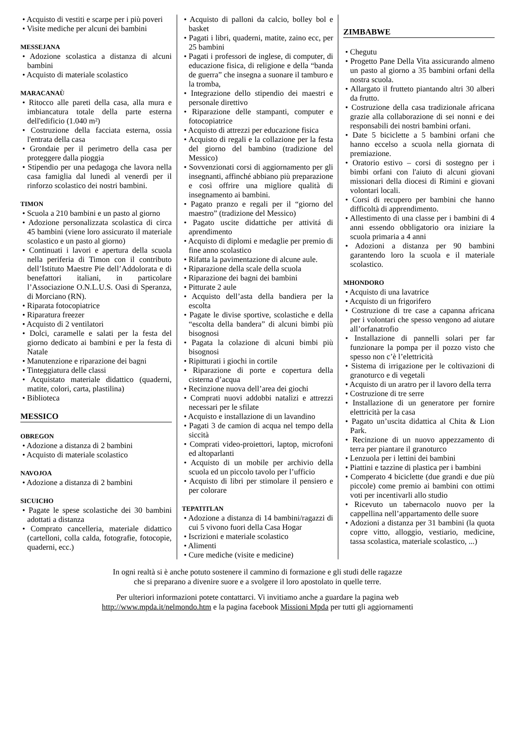• Acquisto di vestiti e scarpe per i più poveri
• Visite mediche per alcuni dei bambini
MESSEJANA
• Adozione scolastica a distanza di alcuni bambini
• Acquisto di materiale scolastico
MARACANAÙ
• Ritocco alle pareti della casa, alla mura e imbiancatura totale della parte esterna dell'edificio (1.040 m²)
• Costruzione della facciata esterna, ossia l'entrata della casa
• Grondaie per il perimetro della casa per proteggere dalla pioggia
• Stipendio per una pedagoga che lavora nella casa famiglia dal lunedì al venerdì per il rinforzo scolastico dei nostri bambini.
TIMON
• Scuola a 210 bambini e un pasto al giorno
• Adozione personalizzata scolastica di circa 45 bambini (viene loro assicurato il materiale scolastico e un pasto al giorno)
• Continuati i lavori e apertura della scuola nella periferia di Timon con il contributo dell’Istituto Maestre Pie dell’Addolorata e di benefattori italiani, in particolare l’Associazione O.N.L.U.S. Oasi di Speranza, di Morciano (RN).
• Riparata fotocopiatrice
• Riparatura freezer
• Acquisto di 2 ventilatori
• Dolci, caramelle e salati per la festa del giorno dedicato ai bambini e per la festa di Natale
• Manutenzione e riparazione dei bagni
• Tinteggiatura delle classi
• Acquistato materiale didattico (quaderni, matite, colori, carta, plastilina)
• Biblioteca
MESSICO
OBREGON
• Adozione a distanza di 2 bambini
• Acquisto di materiale scolastico
NAVOJOA
• Adozione a distanza di 2 bambini
SICUICHO
• Pagate le spese scolastiche dei 30 bambini adottati a distanza
• Comprato cancelleria, materiale didattico (cartelloni, colla calda, fotografie, fotocopie, quaderni, ecc.)
• Acquisto di palloni da calcio, bolley bol e basket
• Pagati i libri, quaderni, matite, zaino ecc, per 25 bambini
• Pagati i professori de inglese, di computer, di educazione fisica, di religione e della “banda de guerra” che insegna a suonare il tamburo e la tromba,
• Integrazione dello stipendio dei maestri e personale direttivo
• Riparazione delle stampanti, computer e fotocopiatrice
• Acquisto di attrezzi per educazione fisica
• Acquisto di regali e la collazione per la festa del giorno del bambino (tradizione del Messico)
• Sovvenzionati corsi di aggiornamento per gli insegnanti, affinché abbiano più preparazione e così offrire una migliore qualità di insegnamento ai bambini.
• Pagato pranzo e regali per il “giorno del maestro” (tradizione del Messico)
• Pagato uscite didattiche per attivitá di aprendimento
• Acquisto di diplomi e medaglie per premio di fine anno scolastico
• Rifatta la pavimentazione di alcune aule.
• Riparazione della scale della scuola
• Riparazione dei bagni dei bambini
• Pitturate 2 aule
• Acquisto dell’asta della bandiera per la escolta
• Pagate le divise sportive, scolastiche e della “escolta della bandera” di alcuni bimbi più bisognosi
• Pagata la colazione di alcuni bimbi più bisognosi
• Ripitturati i giochi in cortile
• Riparazione di porte e copertura della cisterna d’acqua
• Recinzione nuova dell’area dei giochi
• Comprati nuovi addobbi natalizi e attrezzi necessari per le sfilate
• Acquisto e installazione di un lavandino
• Pagati 3 de camion di acqua nel tempo della siccità
• Comprati video-proiettori, laptop, microfoni ed altoparlanti
• Acquisto di un mobile per archivio della scuola ed un piccolo tavolo per l’ufficio
• Acquisto di libri per stimolare il pensiero e per colorare
TEPATITLAN
• Adozione a distanza di 14 bambini/ragazzi di cui 5 vivono fuori della Casa Hogar
• Iscrizioni e materiale scolastico
• Alimenti
• Cure mediche (visite e medicine)
ZIMBABWE
• Chegutu
• Progetto Pane Della Vita assicurando almeno un pasto al giorno a 35 bambini orfani della nostra scuola.
• Allargato il frutteto piantando altri 30 alberi da frutto.
• Costruzione della casa tradizionale africana grazie alla collaborazione di sei nonni e dei responsabili dei nostri bambini orfani.
• Date 5 biciclette a 5 bambini orfani che hanno eccelso a scuola nella giornata di premiazione.
• Oratorio estivo – corsi di sostegno per i bimbi orfani con l'aiuto di alcuni giovani missionari della diocesi di Rimini e giovani volontari locali.
• Corsi di recupero per bambini che hanno difficoltà di apprendimento.
• Allestimento di una classe per i bambini di 4 anni essendo obbligatorio ora iniziare la scuola primaria a 4 anni
• Adozioni a distanza per 90 bambini garantendo loro la scuola e il materiale scolastico.
MHONDORO
• Acquisto di una lavatrice
• Acquisto di un frigorifero
• Costruzione di tre case a capanna africana per i volontari che spesso vengono ad aiutare all’orfanatrofio
• Installazione di pannelli solari per far funzionare la pompa per il pozzo visto che spesso non c’è l’elettricità
• Sistema di irrigazione per le coltivazioni di granoturco e di vegetali
• Acquisto di un aratro per il lavoro della terra
• Costruzione di tre serre
• Installazione di un generatore per fornire elettricità per la casa
• Pagato un’uscita didattica al Chita & Lion Park.
• Recinzione di un nuovo appezzamento di terra per piantare il granoturco
• Lenzuola per i lettini dei bambini
• Piattini e tazzine di plastica per i bambini
• Comperato 4 biciclette (due grandi e due più piccole) come premio ai bambini con ottimi voti per incentivarli allo studio
• Ricevuto un tabernacolo nuovo per la cappellina nell’appartamento delle suore
• Adozioni a distanza per 31 bambini (la quota copre vitto, alloggio, vestiario, medicine, tassa scolastica, materiale scolastico, ...)
In ogni realtà si è anche potuto sostenere il cammino di formazione e gli studi delle ragazze
che si preparano a divenire suore e a svolgere il loro apostolato in quelle terre.
Per ulteriori informazioni potete contattarci. Vi invitiamo anche a guardare la pagina web
http://www.mpda.it/nelmondo.htm e la pagina facebook Missioni Mpda per tutti gli aggiornamenti